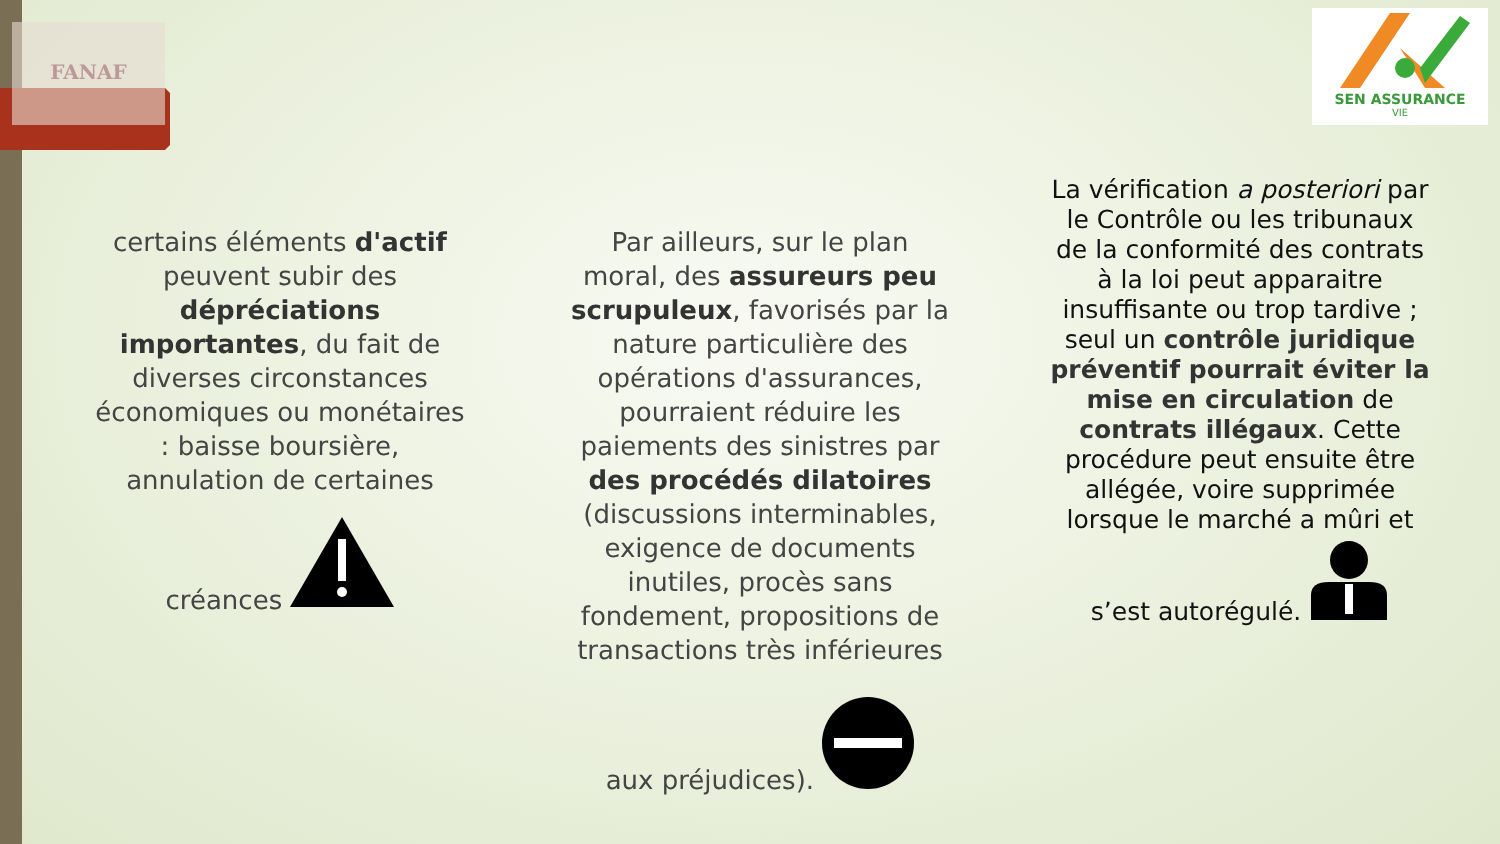FANAF
SEN ASSURANCE
VIE
certains éléments d'actif peuvent subir des dépréciations importantes, du fait de diverses circonstances économiques ou monétaires : baisse boursière, annulation de certaines créances
Par ailleurs, sur le plan moral, des assureurs peu scrupuleux, favorisés par la nature particulière des opérations d'assurances, pourraient réduire les paiements des sinistres par des procédés dilatoires (discussions interminables, exigence de documents inutiles, procès sans fondement, propositions de transactions très inférieures aux préjudices).
La vérification a posteriori par le Contrôle ou les tribunaux de la conformité des contrats à la loi peut apparaitre insuffisante ou trop tardive ; seul un contrôle juridique préventif pourrait éviter la mise en circulation de contrats illégaux. Cette procédure peut ensuite être allégée, voire supprimée lorsque le marché a mûri et s’est autorégulé.